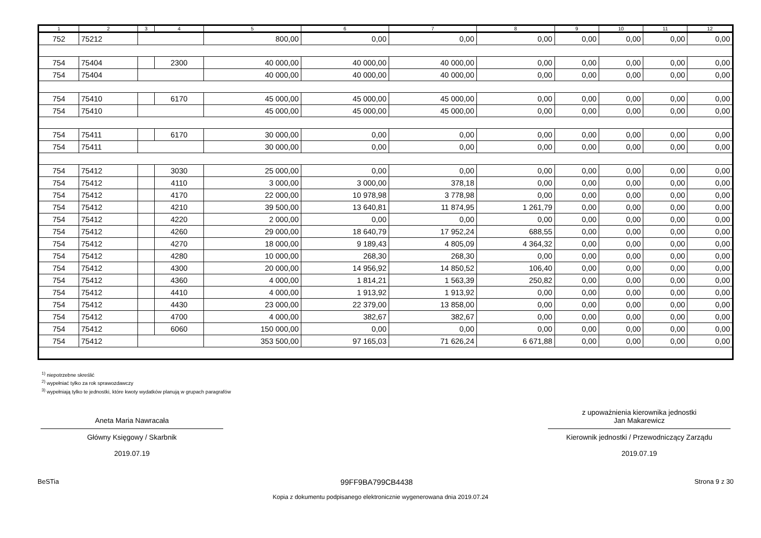| 1 | 2 | 3 | 4 | 5 | 6 | 7 | 8 | 9 | 10 | 11 | 12 |
| --- | --- | --- | --- | --- | --- | --- | --- | --- | --- | --- | --- |
| 752 | 75212 | | | 800,00 | 0,00 | 0,00 | 0,00 | 0,00 | 0,00 | 0,00 | 0,00 |
| 754 | 75404 | | 2300 | 40 000,00 | 40 000,00 | 40 000,00 | 0,00 | 0,00 | 0,00 | 0,00 | 0,00 |
| 754 | 75404 | | | 40 000,00 | 40 000,00 | 40 000,00 | 0,00 | 0,00 | 0,00 | 0,00 | 0,00 |
| 754 | 75410 | | 6170 | 45 000,00 | 45 000,00 | 45 000,00 | 0,00 | 0,00 | 0,00 | 0,00 | 0,00 |
| 754 | 75410 | | | 45 000,00 | 45 000,00 | 45 000,00 | 0,00 | 0,00 | 0,00 | 0,00 | 0,00 |
| 754 | 75411 | | 6170 | 30 000,00 | 0,00 | 0,00 | 0,00 | 0,00 | 0,00 | 0,00 | 0,00 |
| 754 | 75411 | | | 30 000,00 | 0,00 | 0,00 | 0,00 | 0,00 | 0,00 | 0,00 | 0,00 |
| 754 | 75412 | | 3030 | 25 000,00 | 0,00 | 0,00 | 0,00 | 0,00 | 0,00 | 0,00 | 0,00 |
| 754 | 75412 | | 4110 | 3 000,00 | 3 000,00 | 378,18 | 0,00 | 0,00 | 0,00 | 0,00 | 0,00 |
| 754 | 75412 | | 4170 | 22 000,00 | 10 978,98 | 3 778,98 | 0,00 | 0,00 | 0,00 | 0,00 | 0,00 |
| 754 | 75412 | | 4210 | 39 500,00 | 13 640,81 | 11 874,95 | 1 261,79 | 0,00 | 0,00 | 0,00 | 0,00 |
| 754 | 75412 | | 4220 | 2 000,00 | 0,00 | 0,00 | 0,00 | 0,00 | 0,00 | 0,00 | 0,00 |
| 754 | 75412 | | 4260 | 29 000,00 | 18 640,79 | 17 952,24 | 688,55 | 0,00 | 0,00 | 0,00 | 0,00 |
| 754 | 75412 | | 4270 | 18 000,00 | 9 189,43 | 4 805,09 | 4 364,32 | 0,00 | 0,00 | 0,00 | 0,00 |
| 754 | 75412 | | 4280 | 10 000,00 | 268,30 | 268,30 | 0,00 | 0,00 | 0,00 | 0,00 | 0,00 |
| 754 | 75412 | | 4300 | 20 000,00 | 14 956,92 | 14 850,52 | 106,40 | 0,00 | 0,00 | 0,00 | 0,00 |
| 754 | 75412 | | 4360 | 4 000,00 | 1 814,21 | 1 563,39 | 250,82 | 0,00 | 0,00 | 0,00 | 0,00 |
| 754 | 75412 | | 4410 | 4 000,00 | 1 913,92 | 1 913,92 | 0,00 | 0,00 | 0,00 | 0,00 | 0,00 |
| 754 | 75412 | | 4430 | 23 000,00 | 22 379,00 | 13 858,00 | 0,00 | 0,00 | 0,00 | 0,00 | 0,00 |
| 754 | 75412 | | 4700 | 4 000,00 | 382,67 | 382,67 | 0,00 | 0,00 | 0,00 | 0,00 | 0,00 |
| 754 | 75412 | | 6060 | 150 000,00 | 0,00 | 0,00 | 0,00 | 0,00 | 0,00 | 0,00 | 0,00 |
| 754 | 75412 | | | 353 500,00 | 97 165,03 | 71 626,24 | 6 671,88 | 0,00 | 0,00 | 0,00 | 0,00 |
<sup>1)</sup> niepotrzebne skreślić
<sup>2)</sup> wypełniać tylko za rok sprawozdawczy
<sup>3)</sup> wypełniają tylko te jednostki, które kwoty wydatków planują w grupach paragrafów
Aneta Maria Nawracała
Główny Księgowy / Skarbnik
2019.07.19
z upoważnienia kierownika jednostki
Jan Makarewicz
Kierownik jednostki / Przewodniczący Zarządu
2019.07.19
BeSTia 99FF9BA799CB4438 Strona 9 z 30
Kopia z dokumentu podpisanego elektronicznie wygenerowana dnia 2019.07.24